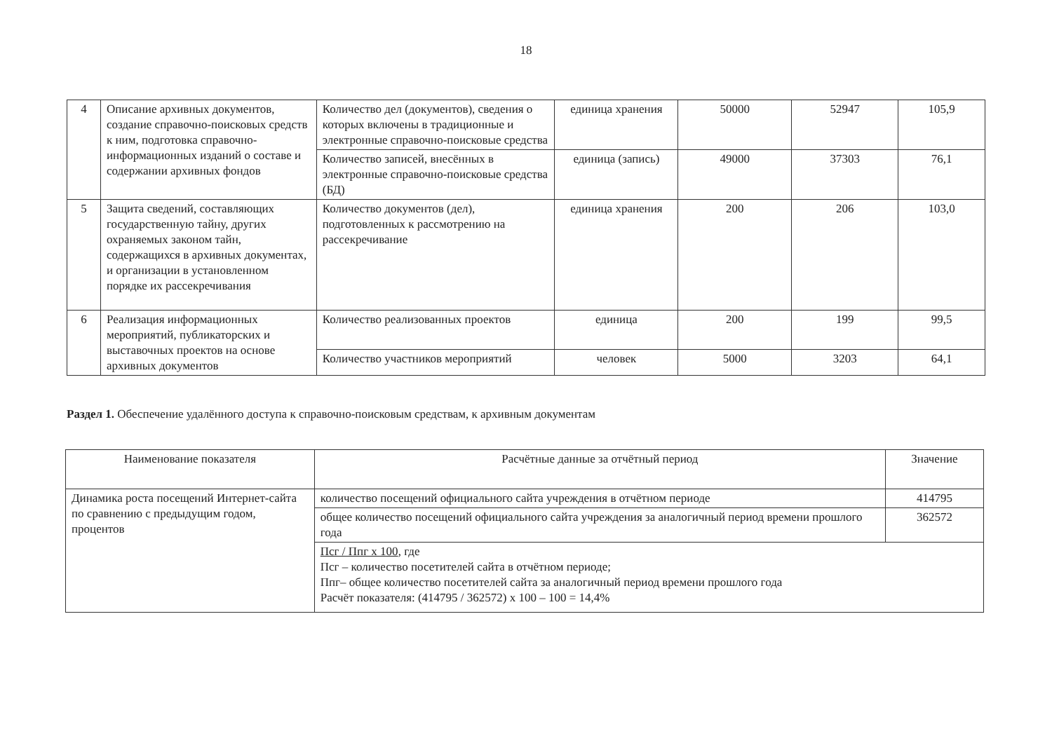18
| 4 | Описание архивных документов, создание справочно-поисковых средств к ним, подготовка справочно-информационных изданий о составе и содержании архивных фондов | Количество дел (документов), сведения о которых включены в традиционные и электронные справочно-поисковые средства | единица хранения | 50000 | 52947 | 105,9 |
| | | Количество записей, внесённых в электронные справочно-поисковые средства (БД) | единица (запись) | 49000 | 37303 | 76,1 |
| 5 | Защита сведений, составляющих государственную тайну, других охраняемых законом тайн, содержащихся в архивных документах, и организации в установленном порядке их рассекречивания | Количество документов (дел), подготовленных к рассмотрению на рассекречивание | единица хранения | 200 | 206 | 103,0 |
| 6 | Реализация информационных мероприятий, публикаторских и выставочных проектов на основе архивных документов | Количество реализованных проектов | единица | 200 | 199 | 99,5 |
| | | Количество участников мероприятий | человек | 5000 | 3203 | 64,1 |
Раздел 1. Обеспечение удалённого доступа к справочно-поисковым средствам, к архивным документам
| Наименование показателя | Расчётные данные за отчётный период | Значение |
| --- | --- | --- |
| Динамика роста посещений Интернет-сайта по сравнению с предыдущим годом, процентов | количество посещений официального сайта учреждения в отчётном периоде | 414795 |
| | общее количество посещений официального сайта учреждения за аналогичный период времени прошлого года | 362572 |
| | Псг / Ппг х 100 , где Псг – количество посетителей сайта в отчётном периоде; Ппг– общее количество посетителей сайта за аналогичный период времени прошлого года Расчёт показателя: (414795 / 362572) х 100 – 100 = 14,4% | |